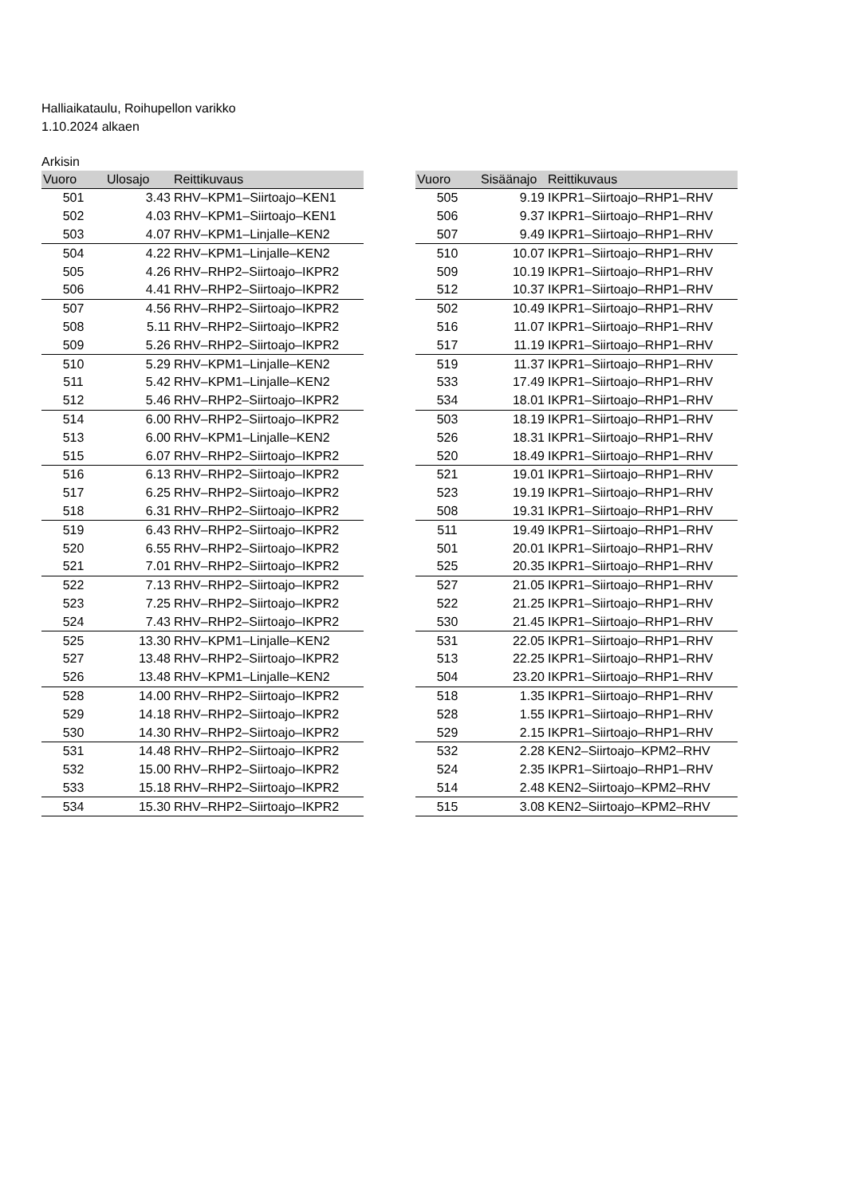Halliaikataulu, Roihupellon varikko
1.10.2024 alkaen
Arkisin
| Vuoro | Ulosajo | Reittikuvaus |
| --- | --- | --- |
| 501 | 3.43 | RHV–KPM1–Siirtoajo–KEN1 |
| 502 | 4.03 | RHV–KPM1–Siirtoajo–KEN1 |
| 503 | 4.07 | RHV–KPM1–Linjalle–KEN2 |
| 504 | 4.22 | RHV–KPM1–Linjalle–KEN2 |
| 505 | 4.26 | RHV–RHP2–Siirtoajo–IKPR2 |
| 506 | 4.41 | RHV–RHP2–Siirtoajo–IKPR2 |
| 507 | 4.56 | RHV–RHP2–Siirtoajo–IKPR2 |
| 508 | 5.11 | RHV–RHP2–Siirtoajo–IKPR2 |
| 509 | 5.26 | RHV–RHP2–Siirtoajo–IKPR2 |
| 510 | 5.29 | RHV–KPM1–Linjalle–KEN2 |
| 511 | 5.42 | RHV–KPM1–Linjalle–KEN2 |
| 512 | 5.46 | RHV–RHP2–Siirtoajo–IKPR2 |
| 514 | 6.00 | RHV–RHP2–Siirtoajo–IKPR2 |
| 513 | 6.00 | RHV–KPM1–Linjalle–KEN2 |
| 515 | 6.07 | RHV–RHP2–Siirtoajo–IKPR2 |
| 516 | 6.13 | RHV–RHP2–Siirtoajo–IKPR2 |
| 517 | 6.25 | RHV–RHP2–Siirtoajo–IKPR2 |
| 518 | 6.31 | RHV–RHP2–Siirtoajo–IKPR2 |
| 519 | 6.43 | RHV–RHP2–Siirtoajo–IKPR2 |
| 520 | 6.55 | RHV–RHP2–Siirtoajo–IKPR2 |
| 521 | 7.01 | RHV–RHP2–Siirtoajo–IKPR2 |
| 522 | 7.13 | RHV–RHP2–Siirtoajo–IKPR2 |
| 523 | 7.25 | RHV–RHP2–Siirtoajo–IKPR2 |
| 524 | 7.43 | RHV–RHP2–Siirtoajo–IKPR2 |
| 525 | 13.30 | RHV–KPM1–Linjalle–KEN2 |
| 527 | 13.48 | RHV–RHP2–Siirtoajo–IKPR2 |
| 526 | 13.48 | RHV–KPM1–Linjalle–KEN2 |
| 528 | 14.00 | RHV–RHP2–Siirtoajo–IKPR2 |
| 529 | 14.18 | RHV–RHP2–Siirtoajo–IKPR2 |
| 530 | 14.30 | RHV–RHP2–Siirtoajo–IKPR2 |
| 531 | 14.48 | RHV–RHP2–Siirtoajo–IKPR2 |
| 532 | 15.00 | RHV–RHP2–Siirtoajo–IKPR2 |
| 533 | 15.18 | RHV–RHP2–Siirtoajo–IKPR2 |
| 534 | 15.30 | RHV–RHP2–Siirtoajo–IKPR2 |
| Vuoro | Sisäänajo | Reittikuvaus |
| --- | --- | --- |
| 505 | 9.19 | IKPR1–Siirtoajo–RHP1–RHV |
| 506 | 9.37 | IKPR1–Siirtoajo–RHP1–RHV |
| 507 | 9.49 | IKPR1–Siirtoajo–RHP1–RHV |
| 510 | 10.07 | IKPR1–Siirtoajo–RHP1–RHV |
| 509 | 10.19 | IKPR1–Siirtoajo–RHP1–RHV |
| 512 | 10.37 | IKPR1–Siirtoajo–RHP1–RHV |
| 502 | 10.49 | IKPR1–Siirtoajo–RHP1–RHV |
| 516 | 11.07 | IKPR1–Siirtoajo–RHP1–RHV |
| 517 | 11.19 | IKPR1–Siirtoajo–RHP1–RHV |
| 519 | 11.37 | IKPR1–Siirtoajo–RHP1–RHV |
| 533 | 17.49 | IKPR1–Siirtoajo–RHP1–RHV |
| 534 | 18.01 | IKPR1–Siirtoajo–RHP1–RHV |
| 503 | 18.19 | IKPR1–Siirtoajo–RHP1–RHV |
| 526 | 18.31 | IKPR1–Siirtoajo–RHP1–RHV |
| 520 | 18.49 | IKPR1–Siirtoajo–RHP1–RHV |
| 521 | 19.01 | IKPR1–Siirtoajo–RHP1–RHV |
| 523 | 19.19 | IKPR1–Siirtoajo–RHP1–RHV |
| 508 | 19.31 | IKPR1–Siirtoajo–RHP1–RHV |
| 511 | 19.49 | IKPR1–Siirtoajo–RHP1–RHV |
| 501 | 20.01 | IKPR1–Siirtoajo–RHP1–RHV |
| 525 | 20.35 | IKPR1–Siirtoajo–RHP1–RHV |
| 527 | 21.05 | IKPR1–Siirtoajo–RHP1–RHV |
| 522 | 21.25 | IKPR1–Siirtoajo–RHP1–RHV |
| 530 | 21.45 | IKPR1–Siirtoajo–RHP1–RHV |
| 531 | 22.05 | IKPR1–Siirtoajo–RHP1–RHV |
| 513 | 22.25 | IKPR1–Siirtoajo–RHP1–RHV |
| 504 | 23.20 | IKPR1–Siirtoajo–RHP1–RHV |
| 518 | 1.35 | IKPR1–Siirtoajo–RHP1–RHV |
| 528 | 1.55 | IKPR1–Siirtoajo–RHP1–RHV |
| 529 | 2.15 | IKPR1–Siirtoajo–RHP1–RHV |
| 532 | 2.28 | KEN2–Siirtoajo–KPM2–RHV |
| 524 | 2.35 | IKPR1–Siirtoajo–RHP1–RHV |
| 514 | 2.48 | KEN2–Siirtoajo–KPM2–RHV |
| 515 | 3.08 | KEN2–Siirtoajo–KPM2–RHV |